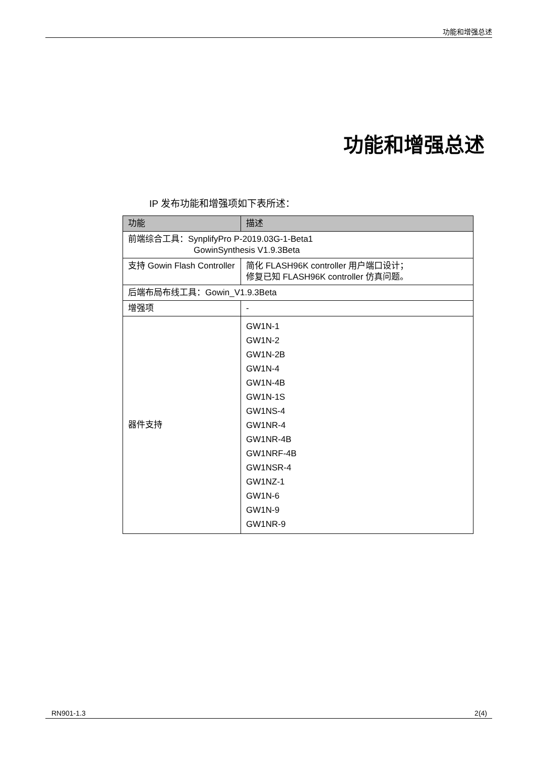功能和增强总述
功能和增强总述
IP 发布功能和增强项如下表所述：
| 功能 | 描述 |
| --- | --- |
| 前端综合工具：SynplifyPro P-2019.03G-1-Beta1 GowinSynthesis V1.9.3Beta | |
| 支持 Gowin Flash Controller | 简化 FLASH96K controller 用户端口设计； 修复已知 FLASH96K controller 仿真问题。 |
| 后端布局布线工具：Gowin_V1.9.3Beta | |
| 增强项 | - |
| 器件支持 | GW1N-1 GW1N-2 GW1N-2B GW1N-4 GW1N-4B GW1N-1S GW1NS-4 GW1NR-4 GW1NR-4B GW1NRF-4B GW1NSR-4 GW1NZ-1 GW1N-6 GW1N-9 GW1NR-9 |
RN901-1.3 2(4)